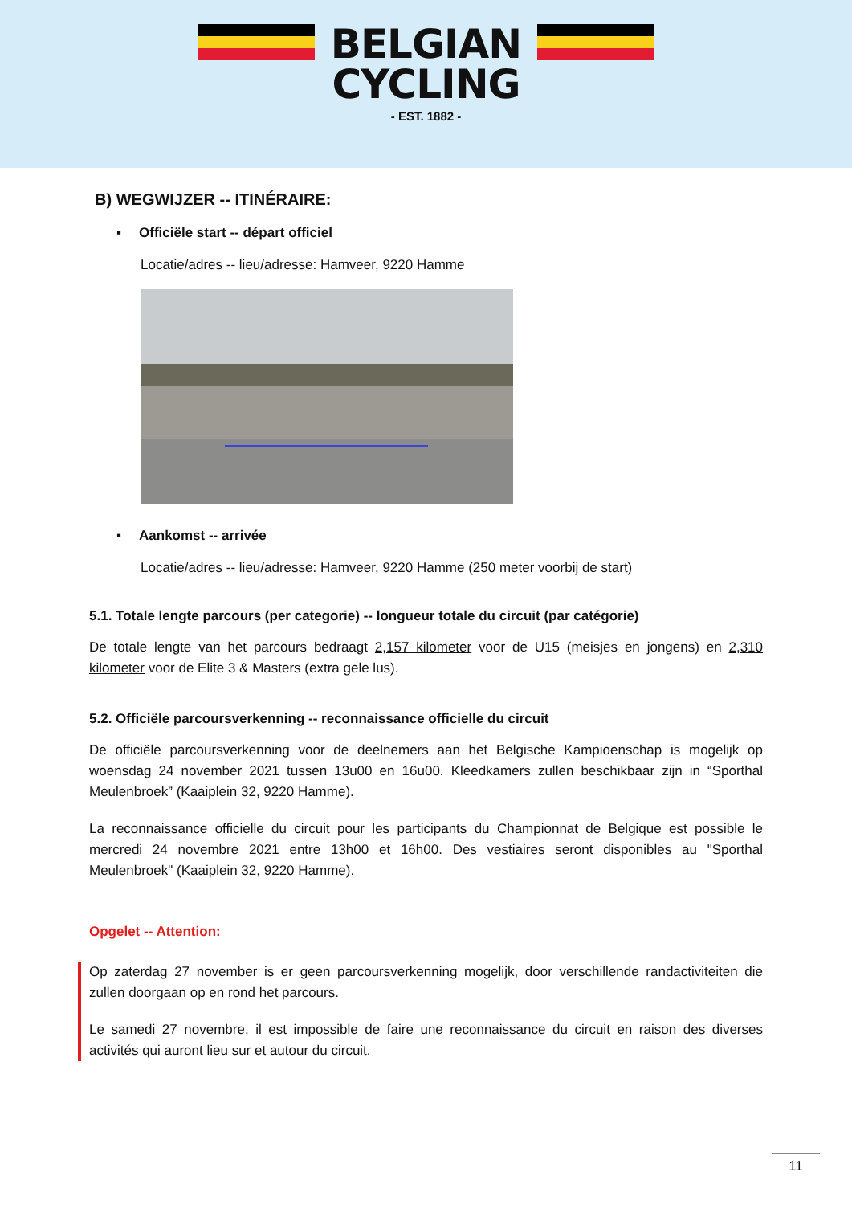BELGIAN
CYCLING
- EST. 1882 -
B) WEGWIJZER -- ITINÉRAIRE:
▪ Officiële start -- départ officiel
Locatie/adres -- lieu/adresse: Hamveer, 9220 Hamme
▪ Aankomst -- arrivée
Locatie/adres -- lieu/adresse: Hamveer, 9220 Hamme (250 meter voorbij de start)
5.1. Totale lengte parcours (per categorie) -- longueur totale du circuit (par catégorie)
De totale lengte van het parcours bedraagt 2,157 kilometer voor de U15 (meisjes en jongens) en 2,310 kilometer voor de Elite 3 & Masters (extra gele lus).
5.2. Officiële parcoursverkenning -- reconnaissance officielle du circuit
De officiële parcoursverkenning voor de deelnemers aan het Belgische Kampioenschap is mogelijk op woensdag 24 november 2021 tussen 13u00 en 16u00. Kleedkamers zullen beschikbaar zijn in “Sporthal Meulenbroek” (Kaaiplein 32, 9220 Hamme).
La reconnaissance officielle du circuit pour les participants du Championnat de Belgique est possible le mercredi 24 novembre 2021 entre 13h00 et 16h00. Des vestiaires seront disponibles au "Sporthal Meulenbroek" (Kaaiplein 32, 9220 Hamme).
Opgelet -- Attention:
Op zaterdag 27 november is er geen parcoursverkenning mogelijk, door verschillende randactiviteiten die zullen doorgaan op en rond het parcours.
Le samedi 27 novembre, il est impossible de faire une reconnaissance du circuit en raison des diverses activités qui auront lieu sur et autour du circuit.
11